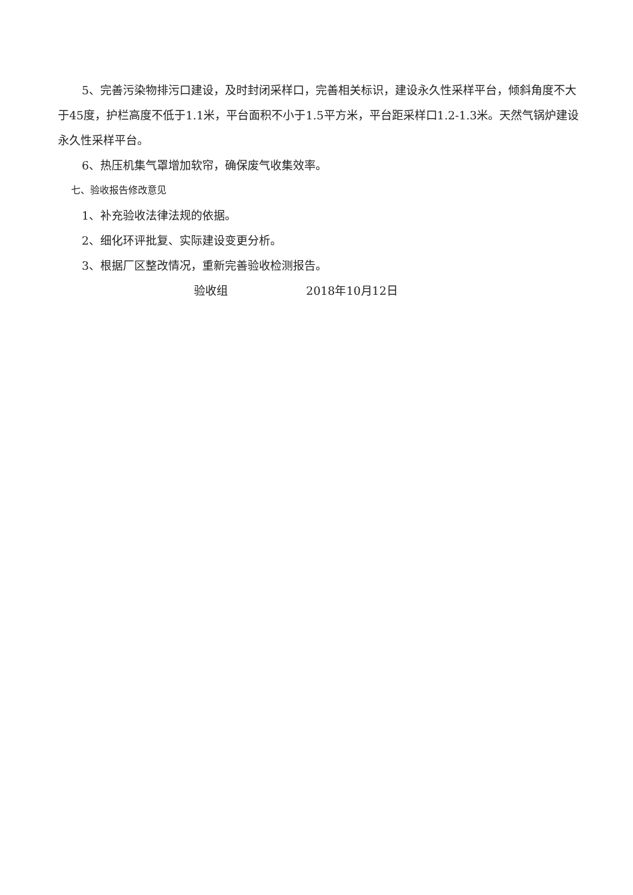5、完善污染物排污口建设，及时封闭采样口，完善相关标识，建设永久性采样平台，倾斜角度不大于45度，护栏高度不低于1.1米，平台面积不小于1.5平方米，平台距采样口1.2-1.3米。天然气锅炉建设永久性采样平台。
6、热压机集气罩增加软帘，确保废气收集效率。
七、验收报告修改意见
1、补充验收法律法规的依据。
2、细化环评批复、实际建设变更分析。
3、根据厂区整改情况，重新完善验收检测报告。
验收组 2018年10月12日